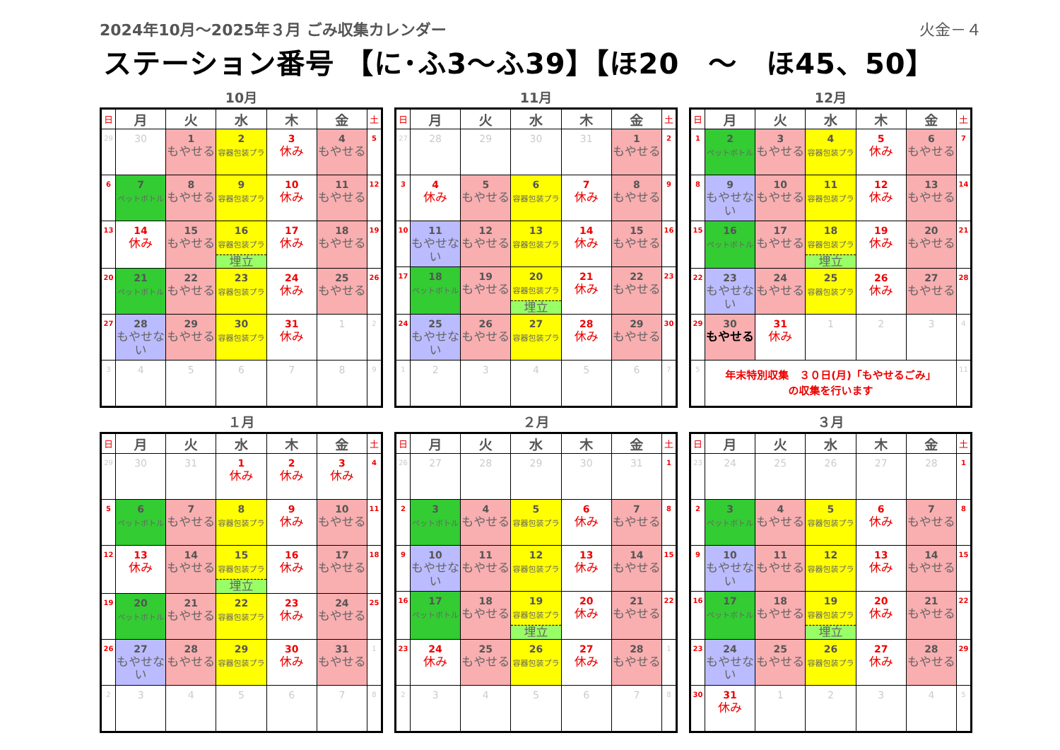2024年10月～2025年３月 ごみ収集カレンダー 火金－４
ステーション番号 【に･ふ3～ふ39】【ほ20　～　ほ45、50】
10月
| 日 | 月 | 火 | 水 | 木 | 金 | 土 |
| --- | --- | --- | --- | --- | --- | --- |
| 29 | 30 | 1 もやせる | 2 容器包装プラ | 3 休み | 4 もやせる | 5 |
| 6 | 7 ペットボトル | 8 もやせる | 9 容器包装プラ | 10 休み | 11 もやせる | 12 |
| 13 | 14 休み | 15 もやせる | 16 容器包装プラ 埋立 | 17 休み | 18 もやせる | 19 |
| 20 | 21 ペットボトル | 22 もやせる | 23 容器包装プラ | 24 休み | 25 もやせる | 26 |
| 27 | 28 もやせない | 29 もやせる | 30 容器包装プラ | 31 休み | 1 | 2 |
| 3 | 4 | 5 | 6 | 7 | 8 | 9 |
11月
| 日 | 月 | 火 | 水 | 木 | 金 | 土 |
| --- | --- | --- | --- | --- | --- | --- |
| 27 | 28 | 29 | 30 | 31 | 1 もやせる | 2 |
| 3 | 4 休み | 5 もやせる | 6 容器包装プラ | 7 休み | 8 もやせる | 9 |
| 10 | 11 もやせない | 12 もやせる | 13 容器包装プラ | 14 休み | 15 もやせる | 16 |
| 17 | 18 ペットボトル | 19 もやせる | 20 容器包装プラ 埋立 | 21 休み | 22 もやせる | 23 |
| 24 | 25 もやせない | 26 もやせる | 27 容器包装プラ | 28 休み | 29 もやせる | 30 |
| 1 | 2 | 3 | 4 | 5 | 6 | 7 |
12月
| 日 | 月 | 火 | 水 | 木 | 金 | 土 |
| --- | --- | --- | --- | --- | --- | --- |
| 1 | 2 ペットボトル | 3 もやせる | 4 容器包装プラ | 5 休み | 6 もやせる | 7 |
| 8 | 9 もやせない | 10 もやせる | 11 容器包装プラ | 12 休み | 13 もやせる | 14 |
| 15 | 16 ペットボトル | 17 もやせる | 18 容器包装プラ 埋立 | 19 休み | 20 もやせる | 21 |
| 22 | 23 もやせない | 24 もやせる | 25 容器包装プラ | 26 休み | 27 もやせる | 28 |
| 29 | 30 もやせる | 31 休み | 1 | 2 | 3 | 4 |
| 5 | 年末特別収集 ３０日(月)「もやせるごみ」 の収集を行います | | | | | 11 |
１月
| 日 | 月 | 火 | 水 | 木 | 金 | 土 |
| --- | --- | --- | --- | --- | --- | --- |
| 29 | 30 | 31 | 1 休み | 2 休み | 3 休み | 4 |
| 5 | 6 ペットボトル | 7 もやせる | 8 容器包装プラ | 9 休み | 10 もやせる | 11 |
| 12 | 13 休み | 14 もやせる | 15 容器包装プラ 埋立 | 16 休み | 17 もやせる | 18 |
| 19 | 20 ペットボトル | 21 もやせる | 22 容器包装プラ | 23 休み | 24 もやせる | 25 |
| 26 | 27 もやせない | 28 もやせる | 29 容器包装プラ | 30 休み | 31 もやせる | 1 |
| 2 | 3 | 4 | 5 | 6 | 7 | 8 |
２月
| 日 | 月 | 火 | 水 | 木 | 金 | 土 |
| --- | --- | --- | --- | --- | --- | --- |
| 26 | 27 | 28 | 29 | 30 | 31 | 1 |
| 2 | 3 ペットボトル | 4 もやせる | 5 容器包装プラ | 6 休み | 7 もやせる | 8 |
| 9 | 10 もやせない | 11 もやせる | 12 容器包装プラ | 13 休み | 14 もやせる | 15 |
| 16 | 17 ペットボトル | 18 もやせる | 19 容器包装プラ 埋立 | 20 休み | 21 もやせる | 22 |
| 23 | 24 休み | 25 もやせる | 26 容器包装プラ | 27 休み | 28 もやせる | 1 |
| 2 | 3 | 4 | 5 | 6 | 7 | 8 |
３月
| 日 | 月 | 火 | 水 | 木 | 金 | 土 |
| --- | --- | --- | --- | --- | --- | --- |
| 23 | 24 | 25 | 26 | 27 | 28 | 1 |
| 2 | 3 ペットボトル | 4 もやせる | 5 容器包装プラ | 6 休み | 7 もやせる | 8 |
| 9 | 10 もやせない | 11 もやせる | 12 容器包装プラ | 13 休み | 14 もやせる | 15 |
| 16 | 17 ペットボトル | 18 もやせる | 19 容器包装プラ 埋立 | 20 休み | 21 もやせる | 22 |
| 23 | 24 もやせない | 25 もやせる | 26 容器包装プラ | 27 休み | 28 もやせる | 29 |
| 30 | 31 休み | 1 | 2 | 3 | 4 | 5 |